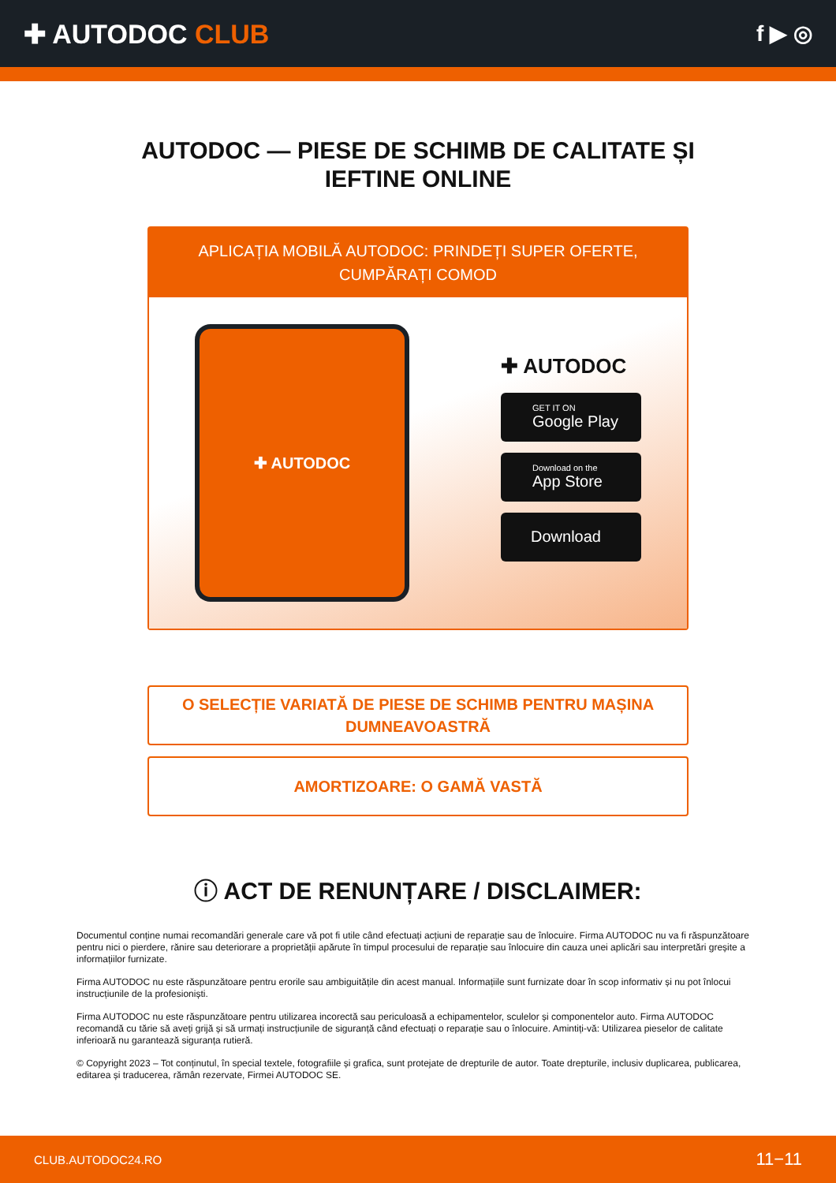✚ AUTODOC CLUB
f ▶ ◎
AUTODOC — PIESE DE SCHIMB DE CALITATE ȘI
IEFTINE ONLINE
APLICAȚIA MOBILĂ AUTODOC: PRINDEȚI SUPER OFERTE, CUMPĂRAȚI COMOD
✚ AUTODOC
✚ AUTODOC
GET IT ON
Google Play
Download on the
App Store
Download
O SELECȚIE VARIATĂ DE PIESE DE SCHIMB PENTRU MAȘINA DUMNEAVOASTRĂ
AMORTIZOARE: O GAMĂ VASTĂ
ⓘ ACT DE RENUNȚARE / DISCLAIMER:
Documentul conține numai recomandări generale care vă pot fi utile când efectuați acțiuni de reparație sau de înlocuire. Firma AUTODOC nu va fi răspunzătoare pentru nici o pierdere, rănire sau deteriorare a proprietății apărute în timpul procesului de reparație sau înlocuire din cauza unei aplicări sau interpretări greșite a informațiilor furnizate.
Firma AUTODOC nu este răspunzătoare pentru erorile sau ambiguitățile din acest manual. Informațiile sunt furnizate doar în scop informativ și nu pot înlocui instrucțiunile de la profesioniști.
Firma AUTODOC nu este răspunzătoare pentru utilizarea incorectă sau periculoasă a echipamentelor, sculelor și componentelor auto. Firma AUTODOC recomandă cu tărie să aveți grijă și să urmați instrucțiunile de siguranță când efectuați o reparație sau o înlocuire. Amintiți-vă: Utilizarea pieselor de calitate inferioară nu garantează siguranța rutieră.
© Copyright 2023 – Tot conținutul, în special textele, fotografiile și grafica, sunt protejate de drepturile de autor. Toate drepturile, inclusiv duplicarea, publicarea, editarea și traducerea, rămân rezervate, Firmei AUTODOC SE.
CLUB.AUTODOC24.RO 11−11